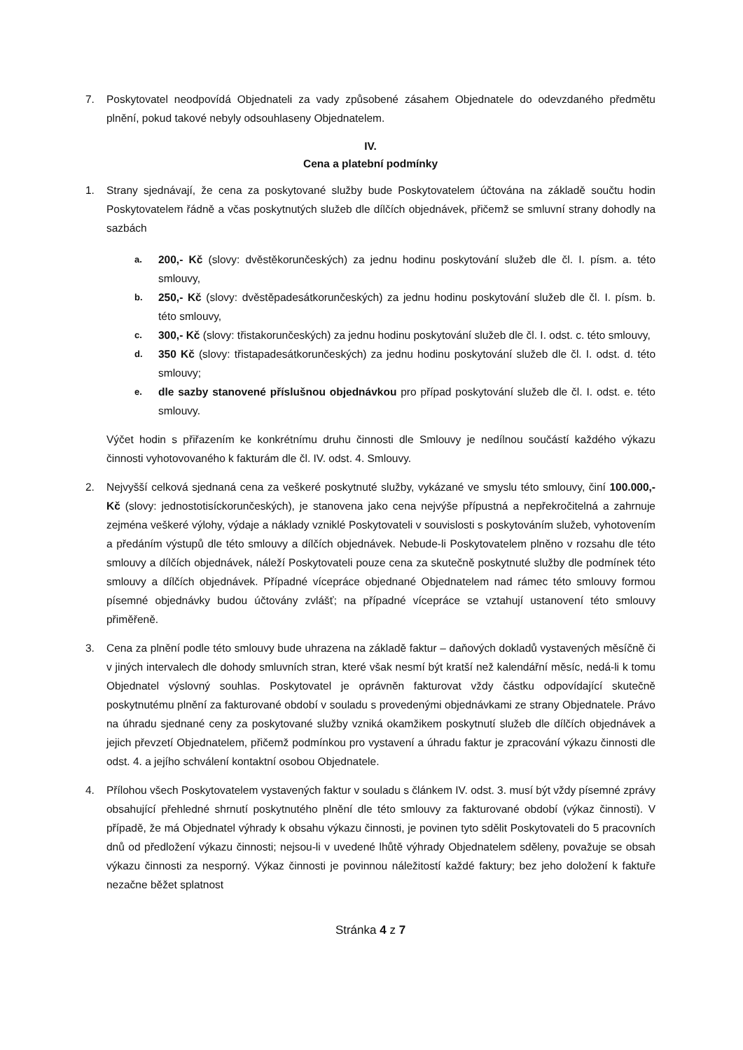7. Poskytovatel neodpovídá Objednateli za vady způsobené zásahem Objednatele do odevzdaného předmětu plnění, pokud takové nebyly odsouhlaseny Objednatelem.
IV.
Cena a platební podmínky
1. Strany sjednávají, že cena za poskytované služby bude Poskytovatelem účtována na základě součtu hodin Poskytovatelem řádně a včas poskytnutých služeb dle dílčích objednávek, přičemž se smluvní strany dohodly na sazbách
a.
200,- Kč (slovy: dvěstěkorunčeských) za jednu hodinu poskytování služeb dle čl. I. písm. a. této smlouvy,
b.
250,- Kč (slovy: dvěstěpadesátkorunčeských) za jednu hodinu poskytování služeb dle čl. I. písm. b. této smlouvy,
c.
300,- Kč (slovy: třistakorunčeských) za jednu hodinu poskytování služeb dle čl. I. odst. c. této smlouvy,
d.
350 Kč (slovy: třistapadesátkorunčeských) za jednu hodinu poskytování služeb dle čl. I. odst. d. této smlouvy;
e.
dle sazby stanovené příslušnou objednávkou pro případ poskytování služeb dle čl. I. odst. e. této smlouvy.
Výčet hodin s přiřazením ke konkrétnímu druhu činnosti dle Smlouvy je nedílnou součástí každého výkazu činnosti vyhotovovaného k fakturám dle čl. IV. odst. 4. Smlouvy.
2. Nejvyšší celková sjednaná cena za veškeré poskytnuté služby, vykázané ve smyslu této smlouvy, činí 100.000,- Kč (slovy: jednostotisíckorunčeských), je stanovena jako cena nejvýše přípustná a nepřekročitelná a zahrnuje zejména veškeré výlohy, výdaje a náklady vzniklé Poskytovateli v souvislosti s poskytováním služeb, vyhotovením a předáním výstupů dle této smlouvy a dílčích objednávek. Nebude-li Poskytovatelem plněno v rozsahu dle této smlouvy a dílčích objednávek, náleží Poskytovateli pouze cena za skutečně poskytnuté služby dle podmínek této smlouvy a dílčích objednávek. Případné vícepráce objednané Objednatelem nad rámec této smlouvy formou písemné objednávky budou účtovány zvlášť; na případné vícepráce se vztahují ustanovení této smlouvy přiměřeně.
3. Cena za plnění podle této smlouvy bude uhrazena na základě faktur – daňových dokladů vystavených měsíčně či v jiných intervalech dle dohody smluvních stran, které však nesmí být kratší než kalendářní měsíc, nedá-li k tomu Objednatel výslovný souhlas. Poskytovatel je oprávněn fakturovat vždy částku odpovídající skutečně poskytnutému plnění za fakturované období v souladu s provedenými objednávkami ze strany Objednatele. Právo na úhradu sjednané ceny za poskytované služby vzniká okamžikem poskytnutí služeb dle dílčích objednávek a jejich převzetí Objednatelem, přičemž podmínkou pro vystavení a úhradu faktur je zpracování výkazu činnosti dle odst. 4. a jejího schválení kontaktní osobou Objednatele.
4. Přílohou všech Poskytovatelem vystavených faktur v souladu s článkem IV. odst. 3. musí být vždy písemné zprávy obsahující přehledné shrnutí poskytnutého plnění dle této smlouvy za fakturované období (výkaz činnosti). V případě, že má Objednatel výhrady k obsahu výkazu činnosti, je povinen tyto sdělit Poskytovateli do 5 pracovních dnů od předložení výkazu činnosti; nejsou-li v uvedené lhůtě výhrady Objednatelem sděleny, považuje se obsah výkazu činnosti za nesporný. Výkaz činnosti je povinnou náležitostí každé faktury; bez jeho doložení k faktuře nezačne běžet splatnost
Stránka 4 z 7